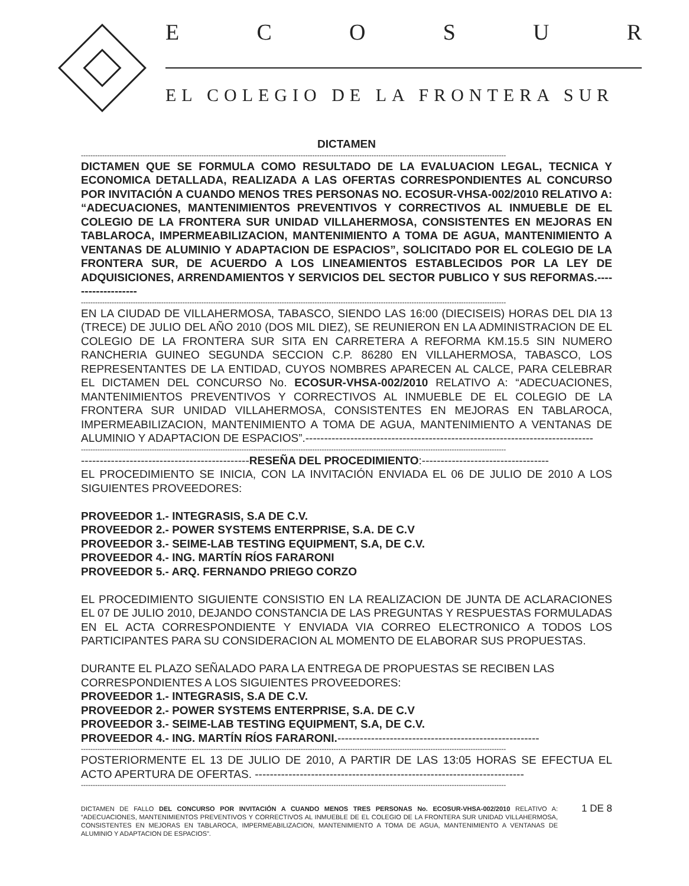ECOSUR
EL COLEGIO DE LA FRONTERA SUR
DICTAMEN
------------------------------------------------------------------------------------------------------------------------------------------------------------------------------------
DICTAMEN QUE SE FORMULA COMO RESULTADO DE LA EVALUACION LEGAL, TECNICA Y ECONOMICA DETALLADA, REALIZADA A LAS OFERTAS CORRESPONDIENTES AL CONCURSO POR INVITACIÓN A CUANDO MENOS TRES PERSONAS NO. ECOSUR-VHSA-002/2010 RELATIVO A: “ADECUACIONES, MANTENIMIENTOS PREVENTIVOS Y CORRECTIVOS AL INMUEBLE DE EL COLEGIO DE LA FRONTERA SUR UNIDAD VILLAHERMOSA, CONSISTENTES EN MEJORAS EN TABLAROCA, IMPERMEABILIZACION, MANTENIMIENTO A TOMA DE AGUA, MANTENIMIENTO A VENTANAS DE ALUMINIO Y ADAPTACION DE ESPACIOS”, SOLICITADO POR EL COLEGIO DE LA FRONTERA SUR, DE ACUERDO A LOS LINEAMIENTOS ESTABLECIDOS POR LA LEY DE ADQUISICIONES, ARRENDAMIENTOS Y SERVICIOS DEL SECTOR PUBLICO Y SUS REFORMAS.-------------------
------------------------------------------------------------------------------------------------------------------------------------------------------------------------------------
EN LA CIUDAD DE VILLAHERMOSA, TABASCO, SIENDO LAS 16:00 (DIECISEIS) HORAS DEL DIA 13 (TRECE) DE JULIO DEL AÑO 2010 (DOS MIL DIEZ), SE REUNIERON EN LA ADMINISTRACION DE EL COLEGIO DE LA FRONTERA SUR SITA EN CARRETERA A REFORMA KM.15.5 SIN NUMERO RANCHERIA GUINEO SEGUNDA SECCION C.P. 86280 EN VILLAHERMOSA, TABASCO, LOS REPRESENTANTES DE LA ENTIDAD, CUYOS NOMBRES APARECEN AL CALCE, PARA CELEBRAR EL DICTAMEN DEL CONCURSO No. ECOSUR-VHSA-002/2010 RELATIVO A: “ADECUACIONES, MANTENIMIENTOS PREVENTIVOS Y CORRECTIVOS AL INMUEBLE DE EL COLEGIO DE LA FRONTERA SUR UNIDAD VILLAHERMOSA, CONSISTENTES EN MEJORAS EN TABLAROCA, IMPERMEABILIZACION, MANTENIMIENTO A TOMA DE AGUA, MANTENIMIENTO A VENTANAS DE ALUMINIO Y ADAPTACION DE ESPACIOS”.-----------------------------------------------------------------------------
------------------------------------------------------------------------------------------------------------------------------------------------------------------------------------
---------------------------------------------RESEÑA DEL PROCEDIMIENTO:----------------------------------
EL PROCEDIMIENTO SE INICIA, CON LA INVITACIÓN ENVIADA EL 06 DE JULIO DE 2010 A LOS SIGUIENTES PROVEEDORES:
PROVEEDOR 1.- INTEGRASIS, S.A DE C.V.
PROVEEDOR 2.- POWER SYSTEMS ENTERPRISE, S.A. DE C.V
PROVEEDOR 3.- SEIME-LAB TESTING EQUIPMENT, S.A, DE C.V.
PROVEEDOR 4.- ING. MARTÍN RÍOS FARARONI
PROVEEDOR 5.- ARQ. FERNANDO PRIEGO CORZO
EL PROCEDIMIENTO SIGUIENTE CONSISTIO EN LA REALIZACION DE JUNTA DE ACLARACIONES EL 07 DE JULIO 2010, DEJANDO CONSTANCIA DE LAS PREGUNTAS Y RESPUESTAS FORMULADAS EN EL ACTA CORRESPONDIENTE Y ENVIADA VIA CORREO ELECTRONICO A TODOS LOS PARTICIPANTES PARA SU CONSIDERACION AL MOMENTO DE ELABORAR SUS PROPUESTAS.
DURANTE EL PLAZO SEÑALADO PARA LA ENTREGA DE PROPUESTAS SE RECIBEN LAS CORRESPONDIENTES A LOS SIGUIENTES PROVEEDORES:
PROVEEDOR 1.- INTEGRASIS, S.A DE C.V.
PROVEEDOR 2.- POWER SYSTEMS ENTERPRISE, S.A. DE C.V
PROVEEDOR 3.- SEIME-LAB TESTING EQUIPMENT, S.A, DE C.V.
PROVEEDOR 4.- ING. MARTÍN RÍOS FARARONI.------------------------------------------------------
------------------------------------------------------------------------------------------------------------------------------------------------------------------------------------
POSTERIORMENTE EL 13 DE JULIO DE 2010, A PARTIR DE LAS 13:05 HORAS SE EFECTUA EL ACTO APERTURA DE OFERTAS. ------------------------------------------------------------------------
------------------------------------------------------------------------------------------------------------------------------------------------------------------------------------
DICTAMEN DE FALLO DEL CONCURSO POR INVITACIÓN A CUANDO MENOS TRES PERSONAS No. ECOSUR-VHSA-002/2010 RELATIVO A: “ADECUACIONES, MANTENIMIENTOS PREVENTIVOS Y CORRECTIVOS AL INMUEBLE DE EL COLEGIO DE LA FRONTERA SUR UNIDAD VILLAHERMOSA, CONSISTENTES EN MEJORAS EN TABLAROCA, IMPERMEABILIZACION, MANTENIMIENTO A TOMA DE AGUA, MANTENIMIENTO A VENTANAS DE ALUMINIO Y ADAPTACION DE ESPACIOS”.
1 DE 8